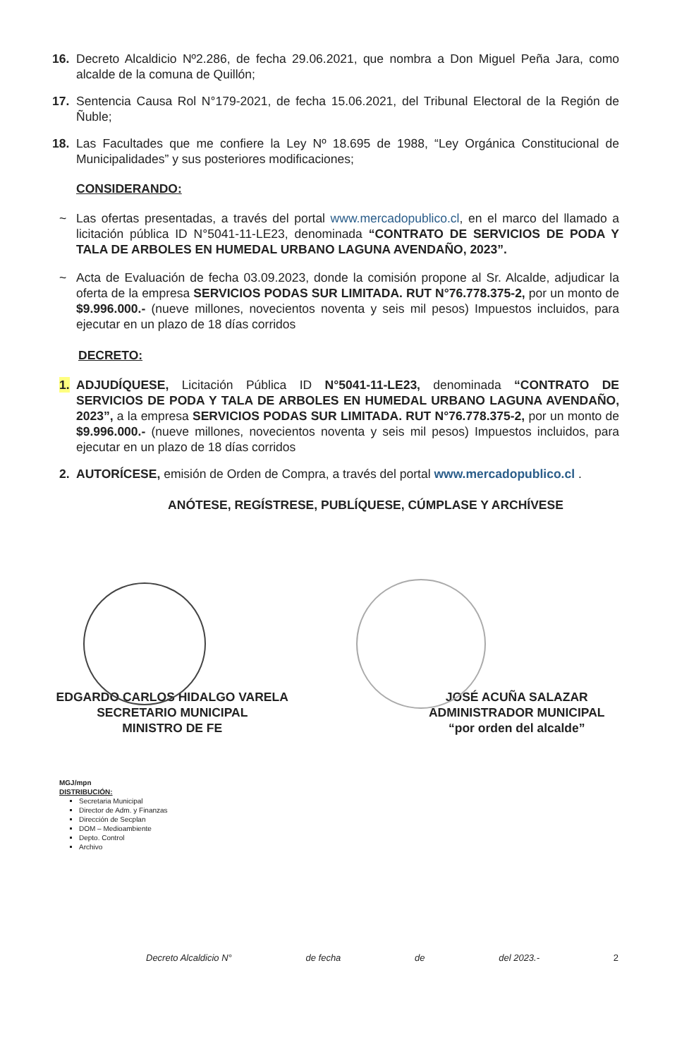16. Decreto Alcaldicio Nº2.286, de fecha 29.06.2021, que nombra a Don Miguel Peña Jara, como alcalde de la comuna de Quillón;
17. Sentencia Causa Rol N°179-2021, de fecha 15.06.2021, del Tribunal Electoral de la Región de Ñuble;
18. Las Facultades que me confiere la Ley Nº 18.695 de 1988, “Ley Orgánica Constitucional de Municipalidades” y sus posteriores modificaciones;
CONSIDERANDO:
~ Las ofertas presentadas, a través del portal www.mercadopublico.cl, en el marco del llamado a licitación pública ID N°5041-11-LE23, denominada “CONTRATO DE SERVICIOS DE PODA Y TALA DE ARBOLES EN HUMEDAL URBANO LAGUNA AVENDAÑO, 2023”.
~ Acta de Evaluación de fecha 03.09.2023, donde la comisión propone al Sr. Alcalde, adjudicar la oferta de la empresa SERVICIOS PODAS SUR LIMITADA. RUT N°76.778.375-2, por un monto de $9.996.000.- (nueve millones, novecientos noventa y seis mil pesos) Impuestos incluidos, para ejecutar en un plazo de 18 días corridos
DECRETO:
1. ADJUDÍQUESE, Licitación Pública ID N°5041-11-LE23, denominada “CONTRATO DE SERVICIOS DE PODA Y TALA DE ARBOLES EN HUMEDAL URBANO LAGUNA AVENDAÑO, 2023”, a la empresa SERVICIOS PODAS SUR LIMITADA. RUT N°76.778.375-2, por un monto de $9.996.000.- (nueve millones, novecientos noventa y seis mil pesos) Impuestos incluidos, para ejecutar en un plazo de 18 días corridos
2. AUTORÍCESE, emisión de Orden de Compra, a través del portal www.mercadopublico.cl .
ANÓTESE, REGÍSTRESE, PUBLÍQUESE, CÚMPLASE Y ARCHÍVESE
EDGARDO CARLOS HIDALGO VARELA
SECRETARIO MUNICIPAL
MINISTRO DE FE
JOSÉ ACUÑA SALAZAR
ADMINISTRADOR MUNICIPAL
“por orden del alcalde”
MGJ/mpn
DISTRIBUCIÓN:
Secretaria Municipal
Director de Adm. y Finanzas
Dirección de Secplan
DOM – Medioambiente
Depto. Control
Archivo
Decreto Alcaldicio N° de fecha de del 2023.- 2